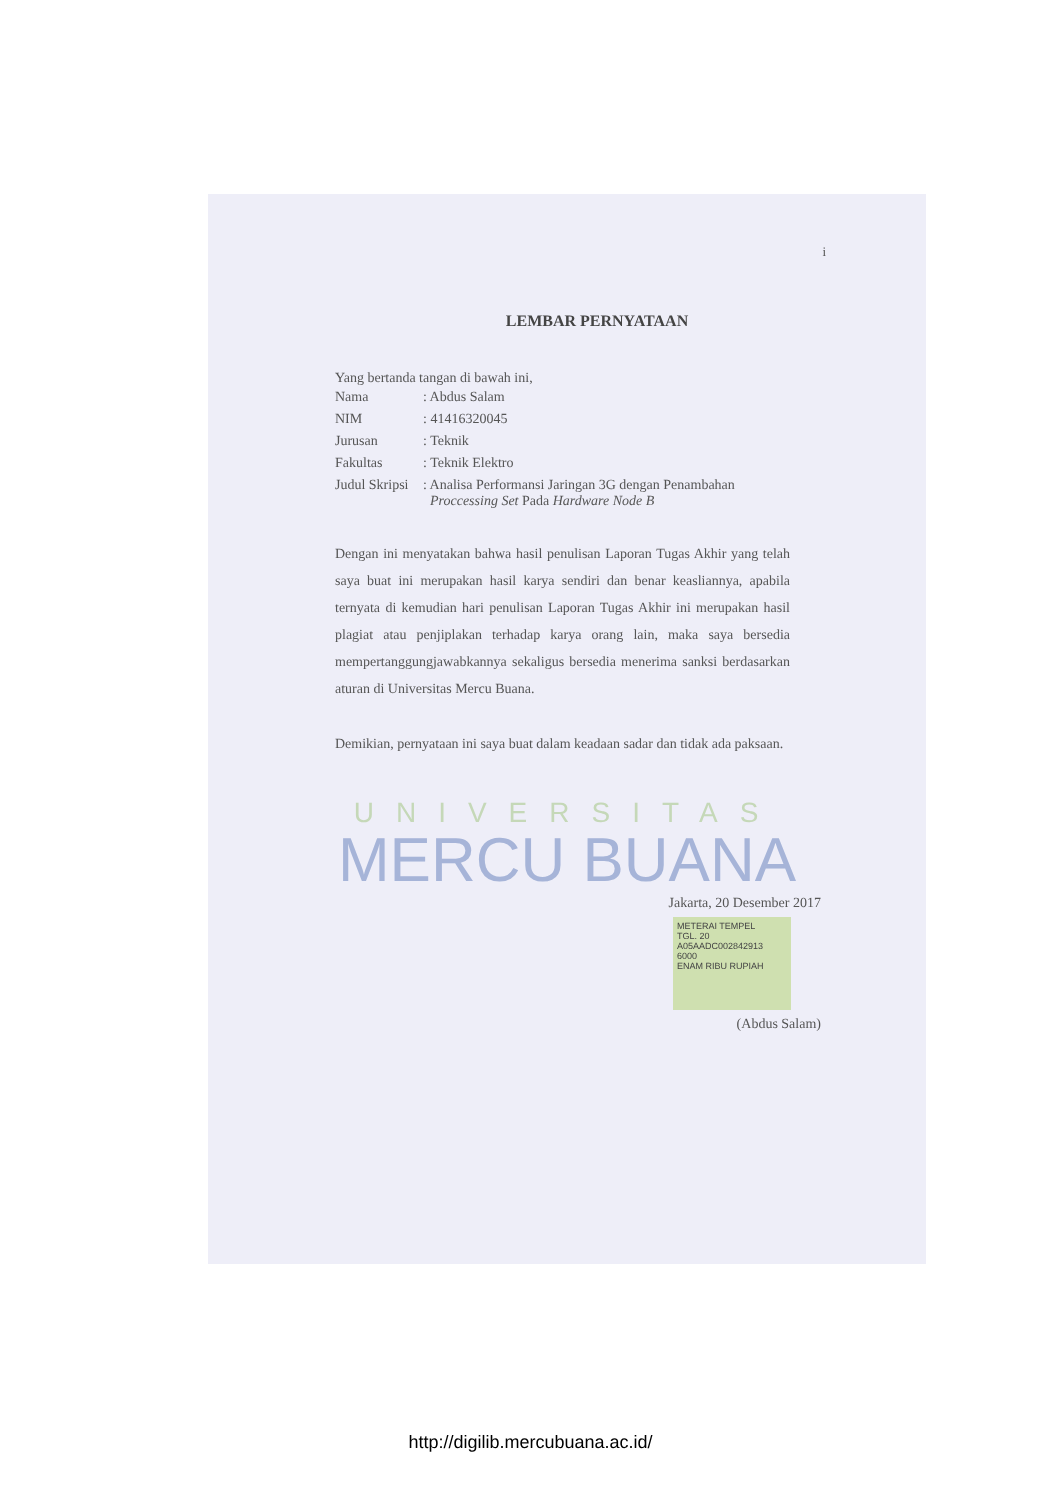i
LEMBAR PERNYATAAN
Yang bertanda tangan di bawah ini,
| Nama | : Abdus Salam |
| NIM | : 41416320045 |
| Jurusan | : Teknik |
| Fakultas | : Teknik Elektro |
| Judul Skripsi | : Analisa Performansi Jaringan 3G dengan Penambahan Proccessing Set Pada Hardware Node B |
Dengan ini menyatakan bahwa hasil penulisan Laporan Tugas Akhir yang telah saya buat ini merupakan hasil karya sendiri dan benar keasliannya, apabila ternyata di kemudian hari penulisan Laporan Tugas Akhir ini merupakan hasil plagiat atau penjiplakan terhadap karya orang lain, maka saya bersedia mempertanggungjawabkannya sekaligus bersedia menerima sanksi berdasarkan aturan di Universitas Mercu Buana.
Demikian, pernyataan ini saya buat dalam keadaan sadar dan tidak ada paksaan.
UNIVERSITAS
MERCU BUANA
Jakarta, 20 Desember 2017
METERAI TEMPEL
TGL. 20
A05AADC002842913
6000
ENAM RIBU RUPIAH
(Abdus Salam)
http://digilib.mercubuana.ac.id/